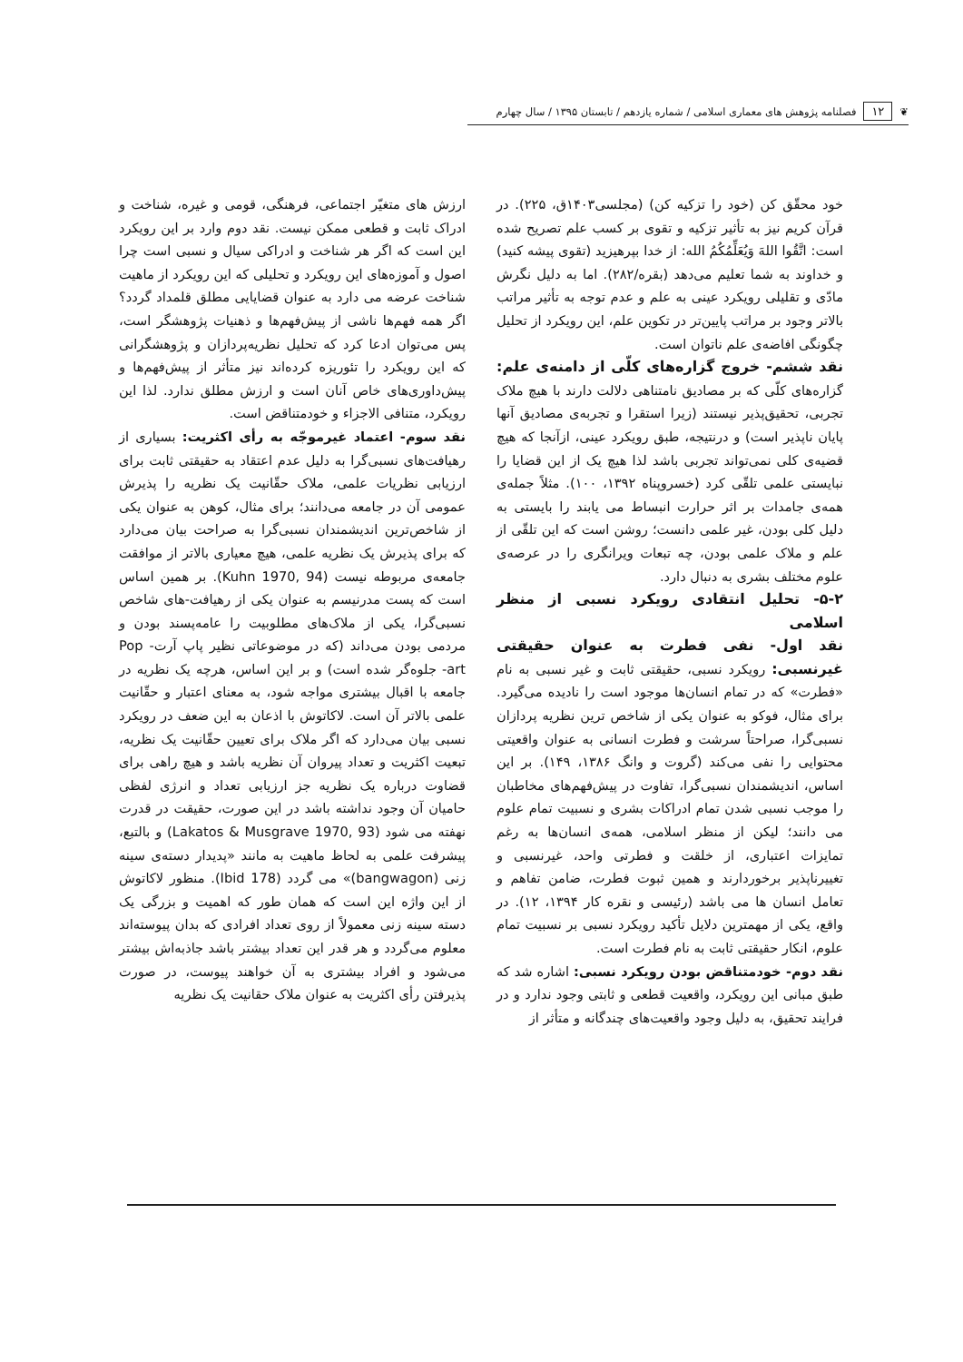❦ ۱۲ فصلنامه پژوهش های معماری اسلامی / شماره یازدهم / تابستان ۱۳۹۵ / سال چهارم
خود محقّق کن (خود را تزکیه کن) (مجلسی۱۴۰۳ق، ۲۲۵). در قرآن کریم نیز به تأثیر تزکیه و تقوی بر کسب علم تصریح شده است: اتَّقُوا اللهَ وَیُعَلِّمُکُمُ الله: از خدا بپرهیزید (تقوی پیشه کنید) و خداوند به شما تعلیم می‌دهد (بقره/۲۸۲). اما به دلیل نگرش مادّی و تقلیلی رویکرد عینی به علم و عدم توجه به تأثیر مراتب بالاتر وجود بر مراتب پایین‌تر در تکوین علم، این رویکرد از تحلیل چگونگی افاضه‌ی علم ناتوان است.
نقد ششم- خروج گزاره‌های کلّی از دامنه‌ی علم: گزاره‌های کلّی که بر مصادیق نامتناهی دلالت دارند با هیچ ملاک تجربی، تحقیق‌پذیر نیستند (زیرا استقرا و تجربه‌ی مصادیق آنها پایان ناپذیر است) و درنتیجه، طبق رویکرد عینی، ازآنجا که هیچ قضیه‌ی کلی نمی‌تواند تجربی باشد لذا هیچ یک از این قضایا را نبایستی علمی تلقّی کرد (خسروپناه ۱۳۹۲، ۱۰۰). مثلاً جمله‌ی همه‌ی جامدات بر اثر حرارت انبساط می یابند را بایستی به دلیل کلی بودن، غیر علمی دانست؛ روشن است که این تلقّی از علم و ملاک علمی بودن، چه تبعات ویرانگری را در عرصه‌ی علوم مختلف بشری به دنبال دارد.
۵-۲- تحلیل انتقادی رویکرد نسبی از منظر اسلامی
نقد اول- نفی فطرت به عنوان حقیقتی غیرنسبی: رویکرد نسبی، حقیقتی ثابت و غیر نسبی به نام «فطرت» که در تمام انسان‌ها موجود است را نادیده می‌گیرد. برای مثال، فوکو به عنوان یکی از شاخص ترین نظریه پردازان نسبی‌گرا، صراحتاً سرشت و فطرت انسانی به عنوان واقعیتی محتوایی را نفی می‌کند (گروت و وانگ ۱۳۸۶، ۱۴۹). بر این اساس، اندیشمندان نسبی‌گرا، تفاوت در پیش‌فهم‌های مخاطبان را موجب نسبی شدن تمام ادراکات بشری و نسبیت تمام علوم می دانند؛ لیکن از منظر اسلامی، همه‌ی انسان‌ها به رغم تمایزات اعتباری، از خلقت و فطرتی واحد، غیرنسبی و تغییرناپذیر برخوردارند و همین ثبوت فطرت، ضامن تفاهم و تعامل انسان ها می باشد (رئیسی و نقره کار ۱۳۹۴، ۱۲). در واقع، یکی از مهمترین دلایل تأکید رویکرد نسبی بر نسبیت تمام علوم، انکار حقیقتی ثابت به نام فطرت است.
نقد دوم- خودمتناقض بودن رویکرد نسبی: اشاره شد که طبق مبانی این رویکرد، واقعیت قطعی و ثابتی وجود ندارد و در فرایند تحقیق، به دلیل وجود واقعیت‌های چندگانه و متأثر از
ارزش های متغیّر اجتماعی، فرهنگی، قومی و غیره، شناخت و ادراک ثابت و قطعی ممکن نیست. نقد دوم وارد بر این رویکرد این است که اگر هر شناخت و ادراکی سیال و نسبی است چرا اصول و آموزه‌های این رویکرد و تحلیلی که این رویکرد از ماهیت شناخت عرضه می دارد به عنوان قضایایی مطلق قلمداد گردد؟ اگر همه فهم‌ها ناشی از پیش‌فهم‌ها و ذهنیات پژوهشگر است، پس می‌توان ادعا کرد که تحلیل نظریه‌پردازان و پژوهشگرانی که این رویکرد را تئوریزه کرده‌اند نیز متأثر از پیش‌فهم‌ها و پیش‌داوری‌های خاص آنان است و ارزش مطلق ندارد. لذا این رویکرد، متنافی الاجزاء و خودمتناقض است.
نقد سوم- اعتماد غیرموجّه به رأی اکثریت: بسیاری از رهیافت‌های نسبی‌گرا به دلیل عدم اعتقاد به حقیقتی ثابت برای ارزیابی نظریات علمی، ملاک حقّانیت یک نظریه را پذیرش عمومی آن در جامعه می‌دانند؛ برای مثال، کوهن به عنوان یکی از شاخص‌ترین اندیشمندان نسبی‌گرا به صراحت بیان می‌دارد که برای پذیرش یک نظریه علمی، هیچ معیاری بالاتر از موافقت جامعه‌ی مربوطه نیست (Kuhn 1970, 94). بر همین اساس است که پست مدرنیسم به عنوان یکی از رهیافت-های شاخص نسبی‌گرا، یکی از ملاک‌های مطلوبیت را عامه‌پسند بودن و مردمی بودن می‌داند (که در موضوعاتی نظیر پاپ آرت- Pop art- جلوه‌گر شده است) و بر این اساس، هرچه یک نظریه در جامعه با اقبال بیشتری مواجه شود، به معنای اعتبار و حقّانیت علمی بالاتر آن است. لاکاتوش با اذعان به این ضعف در رویکرد نسبی بیان می‌دارد که اگر ملاک برای تعیین حقّانیت یک نظریه، تبعیت اکثریت و تعداد پیروان آن نظریه باشد و هیچ راهی برای قضاوت درباره یک نظریه جز ارزیابی تعداد و انرژی لفظی حامیان آن وجود نداشته باشد در این صورت، حقیقت در قدرت نهفته می شود (Lakatos & Musgrave 1970, 93) و بالتبع، پیشرفت علمی به لحاظ ماهیت به مانند «پدیدار دسته‌ی سینه زنی (bangwagon)» می گردد (Ibid 178). منظور لاکاتوش از این واژه این است که همان طور که اهمیت و بزرگی یک دسته سینه زنی معمولاً از روی تعداد افرادی که بدان پیوسته‌اند معلوم می‌گردد و هر قدر این تعداد بیشتر باشد جاذبه‌اش بیشتر می‌شود و افراد بیشتری به آن خواهند پیوست، در صورت پذیرفتن رأی اکثریت به عنوان ملاک حقانیت یک نظریه